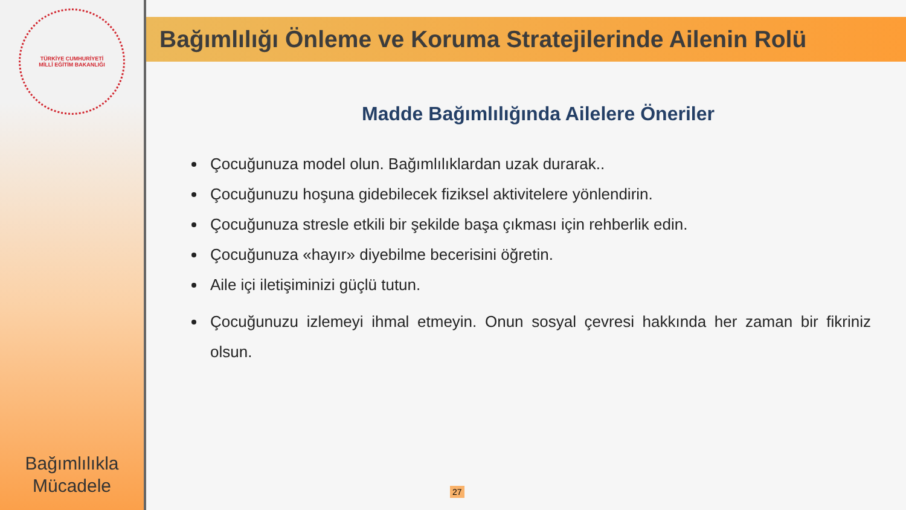TÜRKİYE CUMHURİYETİ
MİLLÎ EĞİTİM BAKANLIĞI
Bağımlılıkla
Mücadele
Bağımlılığı Önleme ve Koruma Stratejilerinde Ailenin Rolü
Madde Bağımlılığında Ailelere Öneriler
Çocuğunuza model olun. Bağımlılıklardan uzak durarak..
Çocuğunuzu hoşuna gidebilecek fiziksel aktivitelere yönlendirin.
Çocuğunuza stresle etkili bir şekilde başa çıkması için rehberlik edin.
Çocuğunuza «hayır» diyebilme becerisini öğretin.
Aile içi iletişiminizi güçlü tutun.
Çocuğunuzu izlemeyi ihmal etmeyin. Onun sosyal çevresi hakkında her zaman bir fikriniz olsun.
27